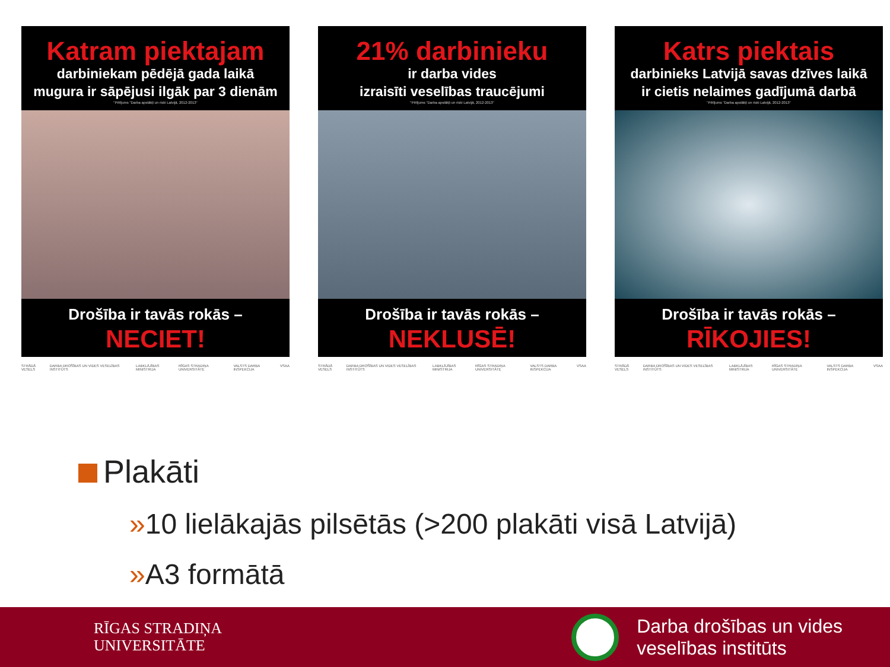Katram piektajam
darbiniekam pēdējā gada laikā
mugura ir sāpējusi ilgāk par 3 dienām
"Pētījums "Darba apstākļi un riski Latvijā, 2012-2013"
Drošība ir tavās rokās –
NECIET!
STRĀDĀ VESELS DARBA DROŠĪBAS UN VIDES VESELĪBAS INSTITŪTS LABKLĀJĪBAS MINISTRIJA RĪGAS STRADIŅA UNIVERSITĀTE VALSTS DARBA INSPEKCIJA VSAA
21% darbinieku
ir darba vides
izraisīti veselības traucējumi
"Pētījums "Darba apstākļi un riski Latvijā, 2012-2013"
Drošība ir tavās rokās –
NEKLUSĒ!
STRĀDĀ VESELS DARBA DROŠĪBAS UN VIDES VESELĪBAS INSTITŪTS LABKLĀJĪBAS MINISTRIJA RĪGAS STRADIŅA UNIVERSITĀTE VALSTS DARBA INSPEKCIJA VSAA
Katrs piektais
darbinieks Latvijā savas dzīves laikā
ir cietis nelaimes gadījumā darbā
"Pētījums "Darba apstākļi un riski Latvijā, 2012-2013"
Drošība ir tavās rokās –
RĪKOJIES!
STRĀDĀ VESELS DARBA DROŠĪBAS UN VIDES VESELĪBAS INSTITŪTS LABKLĀJĪBAS MINISTRIJA RĪGAS STRADIŅA UNIVERSITĀTE VALSTS DARBA INSPEKCIJA VSAA
Plakāti
»10 lielākajās pilsētās (>200 plakāti visā Latvijā)
»A3 formātā
RĪGAS STRADIŅA
UNIVERSITĀTE
Darba drošības un vides
veselības institūts